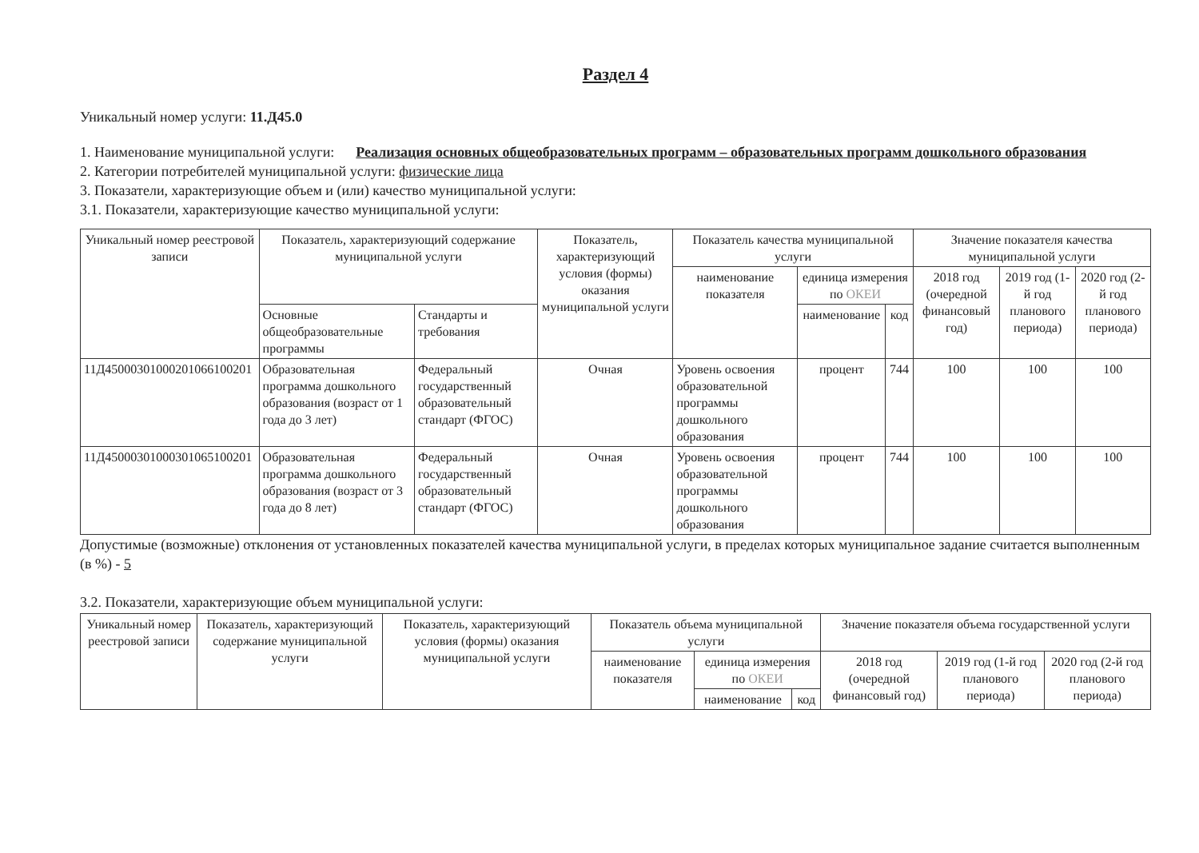Раздел 4
Уникальный номер услуги: 11.Д45.0
1. Наименование муниципальной услуги: Реализация основных общеобразовательных программ – образовательных программ дошкольного образования
2. Категории потребителей муниципальной услуги: физические лица
3. Показатели, характеризующие объем и (или) качество муниципальной услуги:
3.1. Показатели, характеризующие качество муниципальной услуги:
| Уникальный номер реестровой записи | Показатель, характеризующий содержание муниципальной услуги | | Показатель, характеризующий условия (формы) оказания муниципальной услуги | Показатель качества муниципальной услуги | | | Значение показателя качества муниципальной услуги | | |
| --- | --- | --- | --- | --- | --- | --- | --- | --- | --- |
| | | | | наименование показателя | единица измерения по ОКЕИ | | 2018 год (очередной финансовый год) | 2019 год (1-й год планового периода) | 2020 год (2-й год планового периода) |
| | Основные общеобразовательные программы | Стандарты и требования | | | наименование | код | | | |
| 11Д45000301000201066100201 | Образовательная программа дошкольного образования (возраст от 1 года до 3 лет) | Федеральный государственный образовательный стандарт (ФГОС) | Очная | Уровень освоения образовательной программы дошкольного образования | процент | 744 | 100 | 100 | 100 |
| 11Д45000301000301065100201 | Образовательная программа дошкольного образования (возраст от 3 года до 8 лет) | Федеральный государственный образовательный стандарт (ФГОС) | Очная | Уровень освоения образовательной программы дошкольного образования | процент | 744 | 100 | 100 | 100 |
Допустимые (возможные) отклонения от установленных показателей качества муниципальной услуги, в пределах которых муниципальное задание считается выполненным (в %) - 5
3.2. Показатели, характеризующие объем муниципальной услуги:
| Уникальный номер реестровой записи | Показатель, характеризующий содержание муниципальной услуги | Показатель, характеризующий условия (формы) оказания муниципальной услуги | Показатель объема муниципальной услуги | | | Значение показателя объема государственной услуги | | |
| --- | --- | --- | --- | --- | --- | --- | --- | --- |
| | | | наименование показателя | единица измерения по ОКЕИ | | 2018 год (очередной финансовый год) | 2019 год (1-й год планового периода) | 2020 год (2-й год планового периода) |
| | | | | наименование | код | | | |